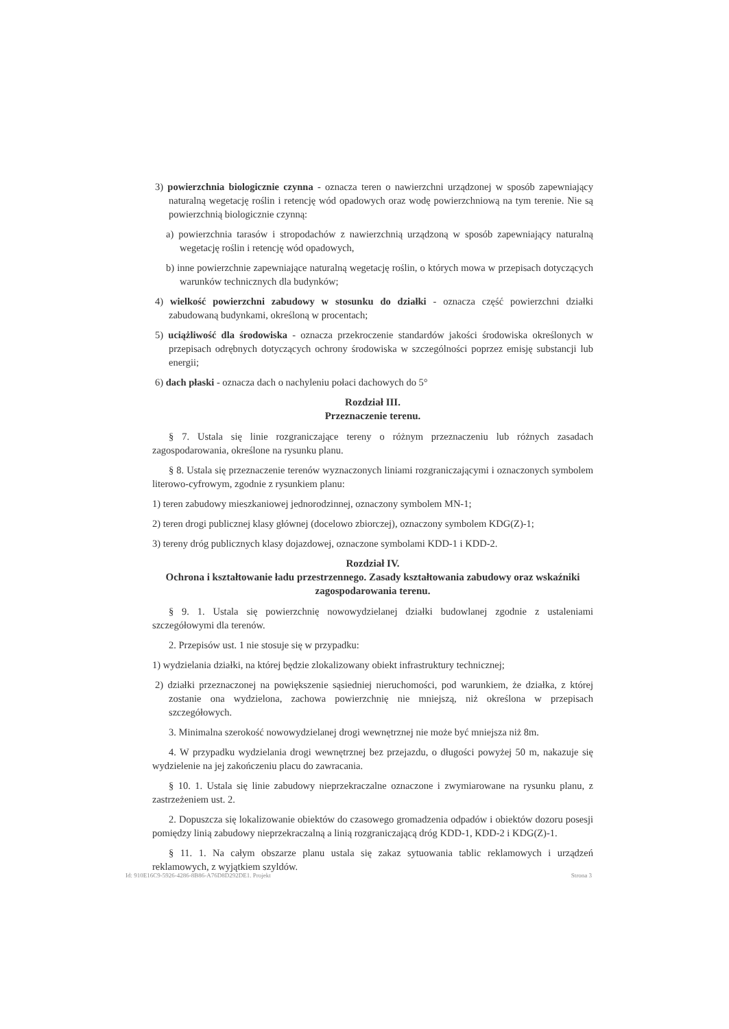3) powierzchnia biologicznie czynna - oznacza teren o nawierzchni urządzonej w sposób zapewniający naturalną wegetację roślin i retencję wód opadowych oraz wodę powierzchniową na tym terenie. Nie są powierzchnią biologicznie czynną:
a) powierzchnia tarasów i stropodachów z nawierzchnią urządzoną w sposób zapewniający naturalną wegetację roślin i retencję wód opadowych,
b) inne powierzchnie zapewniające naturalną wegetację roślin, o których mowa w przepisach dotyczących warunków technicznych dla budynków;
4) wielkość powierzchni zabudowy w stosunku do działki - oznacza część powierzchni działki zabudowaną budynkami, określoną w procentach;
5) uciążliwość dla środowiska - oznacza przekroczenie standardów jakości środowiska określonych w przepisach odrębnych dotyczących ochrony środowiska w szczególności poprzez emisję substancji lub energii;
6) dach płaski - oznacza dach o nachyleniu połaci dachowych do 5°
Rozdział III.
Przeznaczenie terenu.
§ 7. Ustala się linie rozgraniczające tereny o różnym przeznaczeniu lub różnych zasadach zagospodarowania, określone na rysunku planu.
§ 8. Ustala się przeznaczenie terenów wyznaczonych liniami rozgraniczającymi i oznaczonych symbolem literowo-cyfrowym, zgodnie z rysunkiem planu:
1) teren zabudowy mieszkaniowej jednorodzinnej, oznaczony symbolem MN-1;
2) teren drogi publicznej klasy głównej (docelowo zbiorczej), oznaczony symbolem KDG(Z)-1;
3) tereny dróg publicznych klasy dojazdowej, oznaczone symbolami KDD-1 i KDD-2.
Rozdział IV.
Ochrona i kształtowanie ładu przestrzennego. Zasady kształtowania zabudowy oraz wskaźniki zagospodarowania terenu.
§ 9. 1. Ustala się powierzchnię nowowydzielanej działki budowlanej zgodnie z ustaleniami szczegółowymi dla terenów.
2. Przepisów ust. 1 nie stosuje się w przypadku:
1) wydzielania działki, na której będzie zlokalizowany obiekt infrastruktury technicznej;
2) działki przeznaczonej na powiększenie sąsiedniej nieruchomości, pod warunkiem, że działka, z której zostanie ona wydzielona, zachowa powierzchnię nie mniejszą, niż określona w przepisach szczegółowych.
3. Minimalna szerokość nowowydzielanej drogi wewnętrznej nie może być mniejsza niż 8m.
4. W przypadku wydzielania drogi wewnętrznej bez przejazdu, o długości powyżej 50 m, nakazuje się wydzielenie na jej zakończeniu placu do zawracania.
§ 10. 1. Ustala się linie zabudowy nieprzekraczalne oznaczone i zwymiarowane na rysunku planu, z zastrzeżeniem ust. 2.
2. Dopuszcza się lokalizowanie obiektów do czasowego gromadzenia odpadów i obiektów dozoru posesji pomiędzy linią zabudowy nieprzekraczalną a linią rozgraniczającą dróg KDD-1, KDD-2 i KDG(Z)-1.
§ 11. 1. Na całym obszarze planu ustala się zakaz sytuowania tablic reklamowych i urządzeń reklamowych, z wyjątkiem szyldów.
Id: 910E16C9-5926-4286-8B86-A76D8D292DE1. Projekt Strona 3